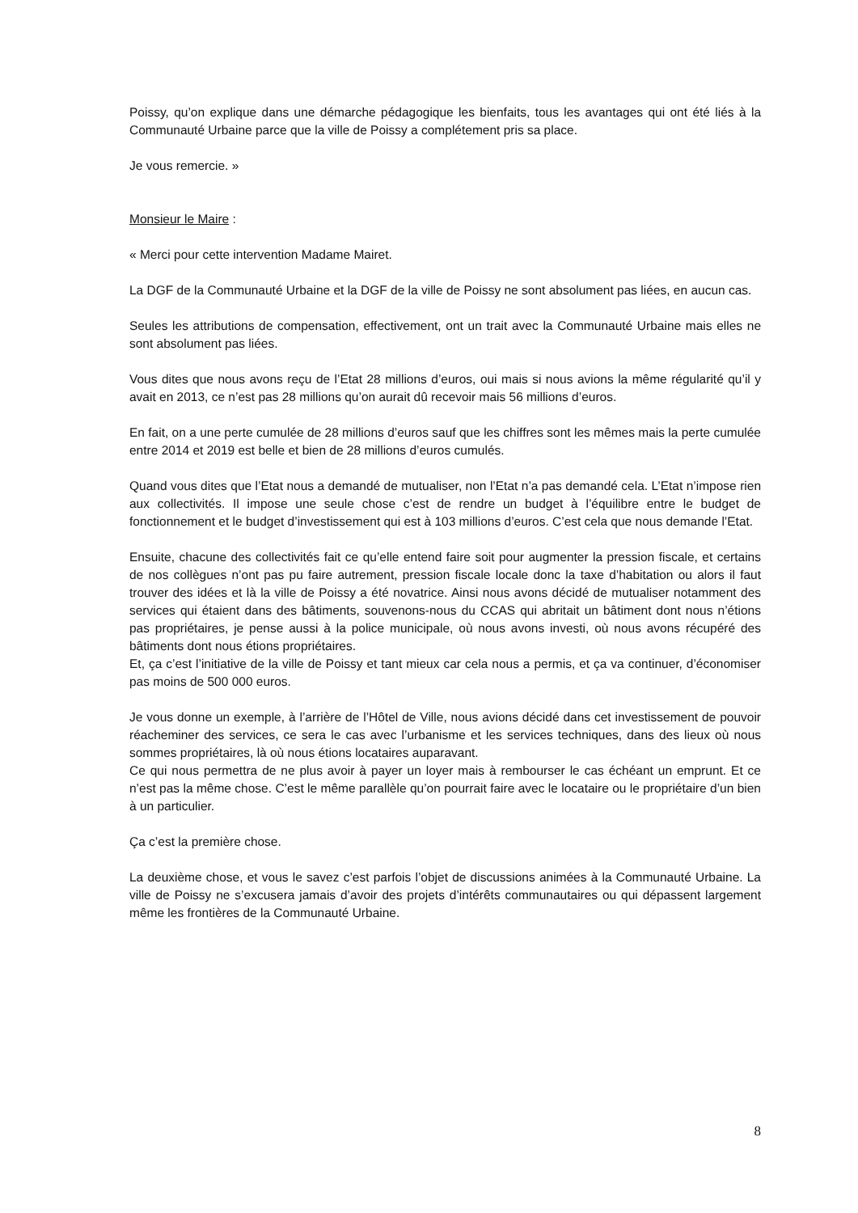Poissy, qu’on explique dans une démarche pédagogique les bienfaits, tous les avantages qui ont été liés à la Communauté Urbaine parce que la ville de Poissy a complétement pris sa place.
Je vous remercie. »
Monsieur le Maire :
« Merci pour cette intervention Madame Mairet.
La DGF de la Communauté Urbaine et la DGF de la ville de Poissy ne sont absolument pas liées, en aucun cas.
Seules les attributions de compensation, effectivement, ont un trait avec la Communauté Urbaine mais elles ne sont absolument pas liées.
Vous dites que nous avons reçu de l’Etat 28 millions d’euros, oui mais si nous avions la même régularité qu’il y avait en 2013, ce n’est pas 28 millions qu’on aurait dû recevoir mais 56 millions d’euros.
En fait, on a une perte cumulée de 28 millions d’euros sauf que les chiffres sont les mêmes mais la perte cumulée entre 2014 et 2019 est belle et bien de 28 millions d’euros cumulés.
Quand vous dites que l’Etat nous a demandé de mutualiser, non l’Etat n’a pas demandé cela. L’Etat n’impose rien aux collectivités. Il impose une seule chose c’est de rendre un budget à l’équilibre entre le budget de fonctionnement et le budget d’investissement qui est à 103 millions d’euros. C’est cela que nous demande l’Etat.
Ensuite, chacune des collectivités fait ce qu’elle entend faire soit pour augmenter la pression fiscale, et certains de nos collègues n’ont pas pu faire autrement, pression fiscale locale donc la taxe d’habitation ou alors il faut trouver des idées et là la ville de Poissy a été novatrice. Ainsi nous avons décidé de mutualiser notamment des services qui étaient dans des bâtiments, souvenons-nous du CCAS qui abritait un bâtiment dont nous n’étions pas propriétaires, je pense aussi à la police municipale, où nous avons investi, où nous avons récupéré des bâtiments dont nous étions propriétaires.
Et, ça c’est l’initiative de la ville de Poissy et tant mieux car cela nous a permis, et ça va continuer, d’économiser pas moins de 500 000 euros.
Je vous donne un exemple, à l’arrière de l’Hôtel de Ville, nous avions décidé dans cet investissement de pouvoir réacheminer des services, ce sera le cas avec l’urbanisme et les services techniques, dans des lieux où nous sommes propriétaires, là où nous étions locataires auparavant.
Ce qui nous permettra de ne plus avoir à payer un loyer mais à rembourser le cas échéant un emprunt. Et ce n’est pas la même chose. C’est le même parallèle qu’on pourrait faire avec le locataire ou le propriétaire d’un bien à un particulier.
Ça c’est la première chose.
La deuxième chose, et vous le savez c’est parfois l’objet de discussions animées à la Communauté Urbaine. La ville de Poissy ne s’excusera jamais d’avoir des projets d’intérêts communautaires ou qui dépassent largement même les frontières de la Communauté Urbaine.
8